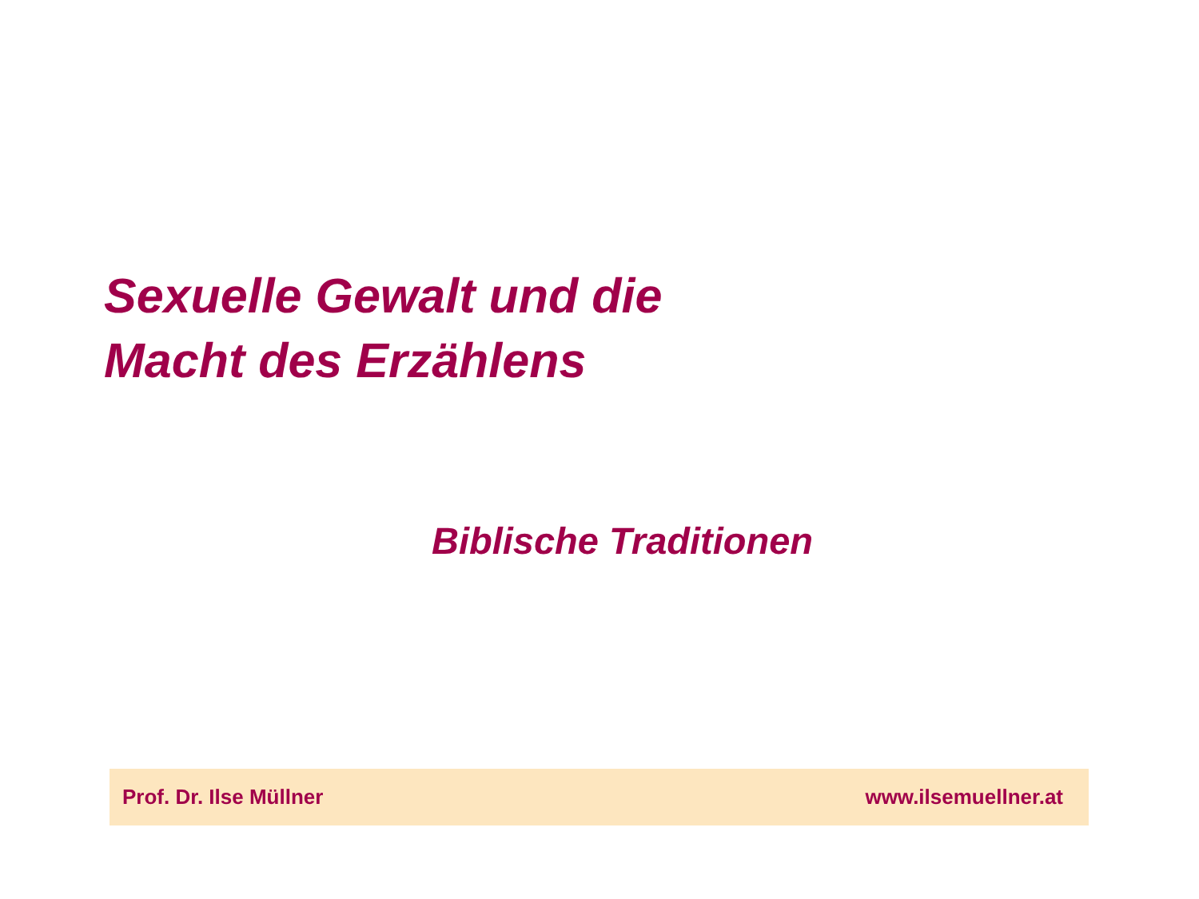Sexuelle Gewalt und die
Macht des Erzählens
Biblische Traditionen
Prof. Dr. Ilse Müllner www.ilsemuellner.at